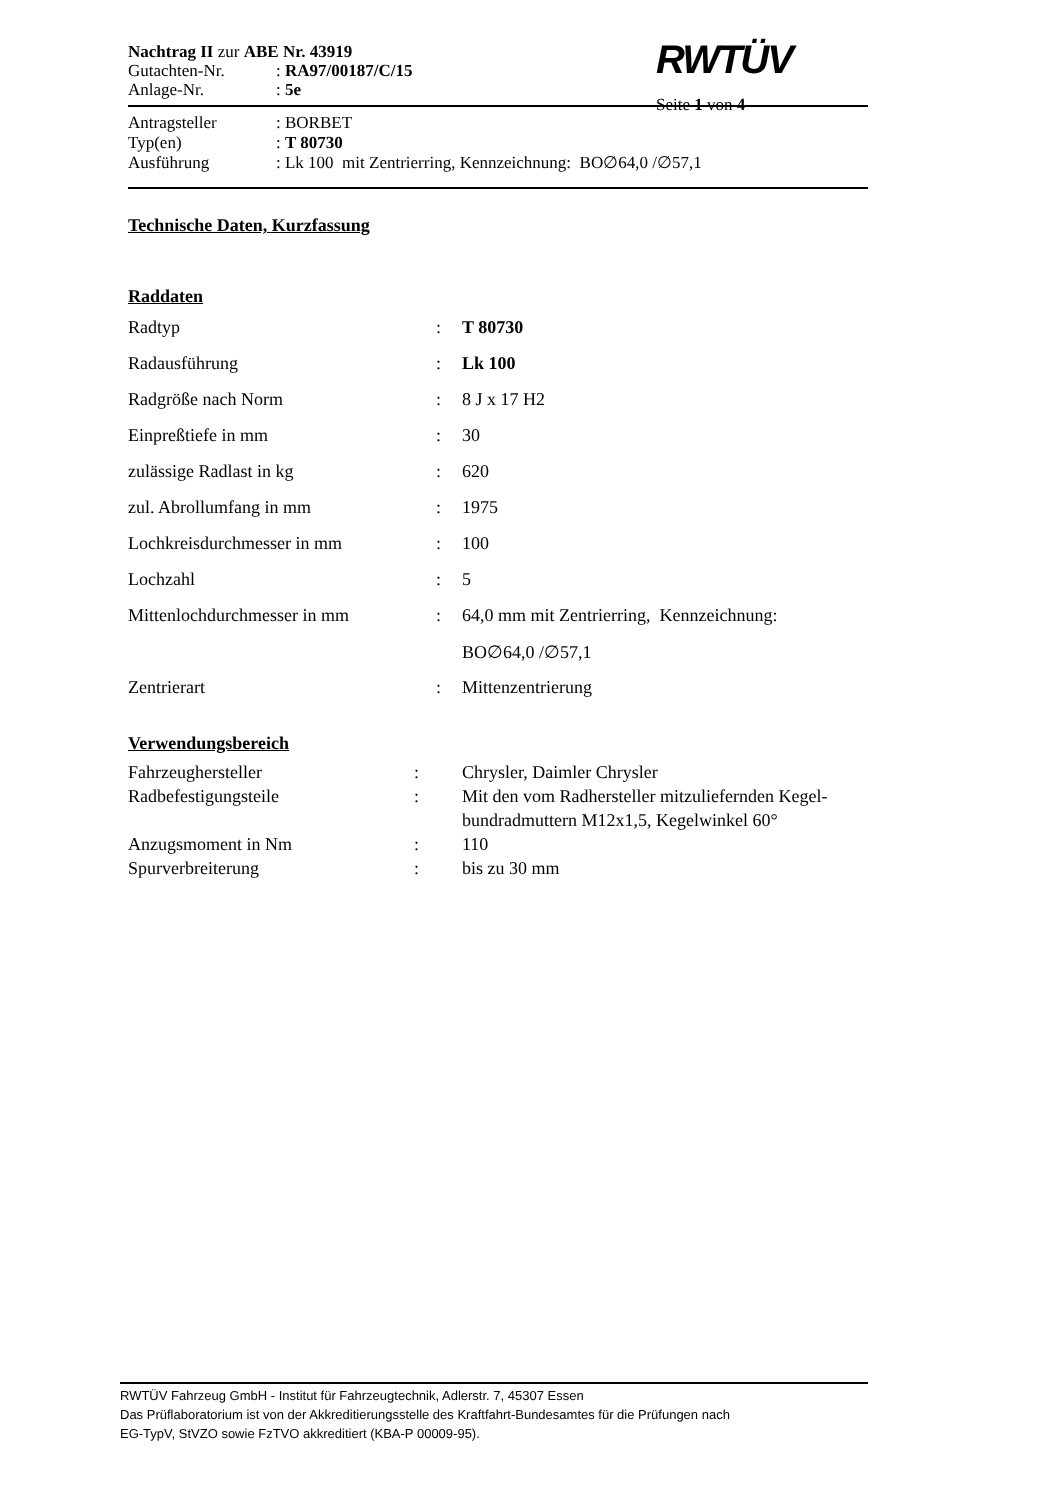| Nachtrag II zur ABE Nr. 43919 | |
| Gutachten-Nr. | : RA97/00187/C/15 |
| Anlage-Nr. | : 5e |
RWTÜV
Seite 1 von 4
| Antragsteller | : BORBET |
| Typ(en) | : T 80730 |
| Ausführung | : Lk 100 mit Zentrierring, Kennzeichnung: BO∅64,0 /∅57,1 |
Technische Daten, Kurzfassung
Raddaten
| Radtyp | : | T 80730 |
| Radausführung | : | Lk 100 |
| Radgröße nach Norm | : | 8 J x 17 H2 |
| Einpreßtiefe in mm | : | 30 |
| zulässige Radlast in kg | : | 620 |
| zul. Abrollumfang in mm | : | 1975 |
| Lochkreisdurchmesser in mm | : | 100 |
| Lochzahl | : | 5 |
| Mittenlochdurchmesser in mm | : | 64,0 mm mit Zentrierring, Kennzeichnung: |
| | | BO∅64,0 /∅57,1 |
| Zentrierart | : | Mittenzentrierung |
Verwendungsbereich
| Fahrzeughersteller | : | Chrysler, Daimler Chrysler |
| Radbefestigungsteile | : | Mit den vom Radhersteller mitzuliefernden Kegel- bundradmuttern M12x1,5, Kegelwinkel 60° |
| Anzugsmoment in Nm | : | 110 |
| Spurverbreiterung | : | bis zu 30 mm |
RWTÜV Fahrzeug GmbH - Institut für Fahrzeugtechnik, Adlerstr. 7, 45307 Essen
Das Prüflaboratorium ist von der Akkreditierungsstelle des Kraftfahrt-Bundesamtes für die Prüfungen nach
EG-TypV, StVZO sowie FzTVO akkreditiert (KBA-P 00009-95).